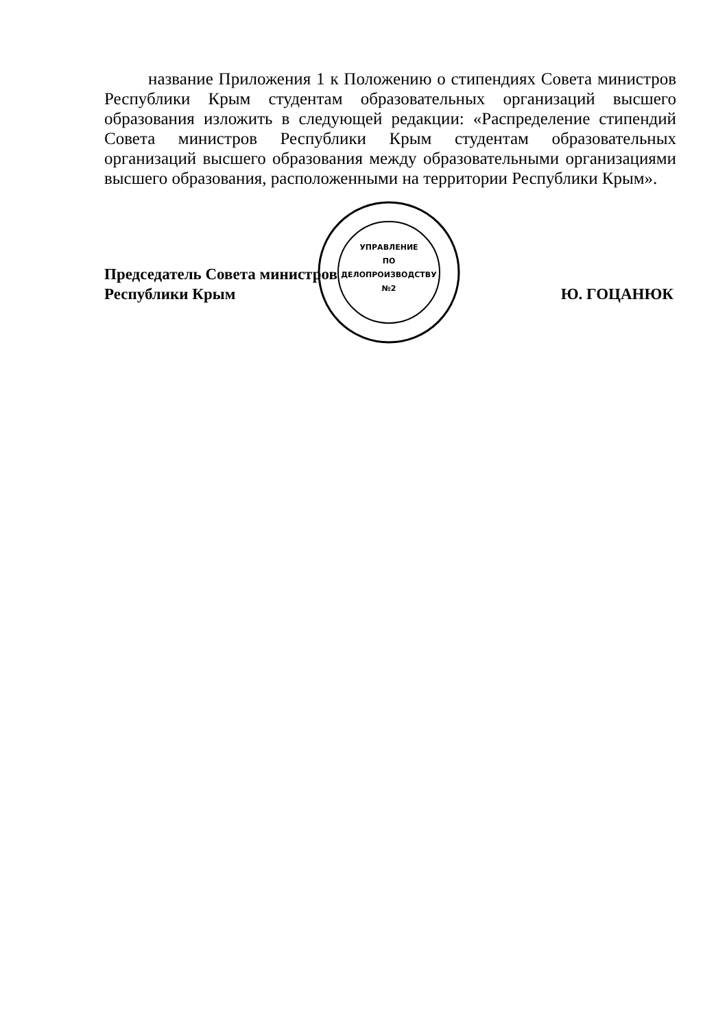название Приложения 1 к Положению о стипендиях Совета министров Республики Крым студентам образовательных организаций высшего образования изложить в следующей редакции: «Распределение стипендий Совета министров Республики Крым студентам образовательных организаций высшего образования между образовательными организациями высшего образования, расположенными на территории Республики Крым».
УПРАВЛЕНИЕ
ПО
ДЕЛОПРОИЗВОДСТВУ
№2
Председатель Совета министров
Республики Крым Ю. ГОЦАНЮК